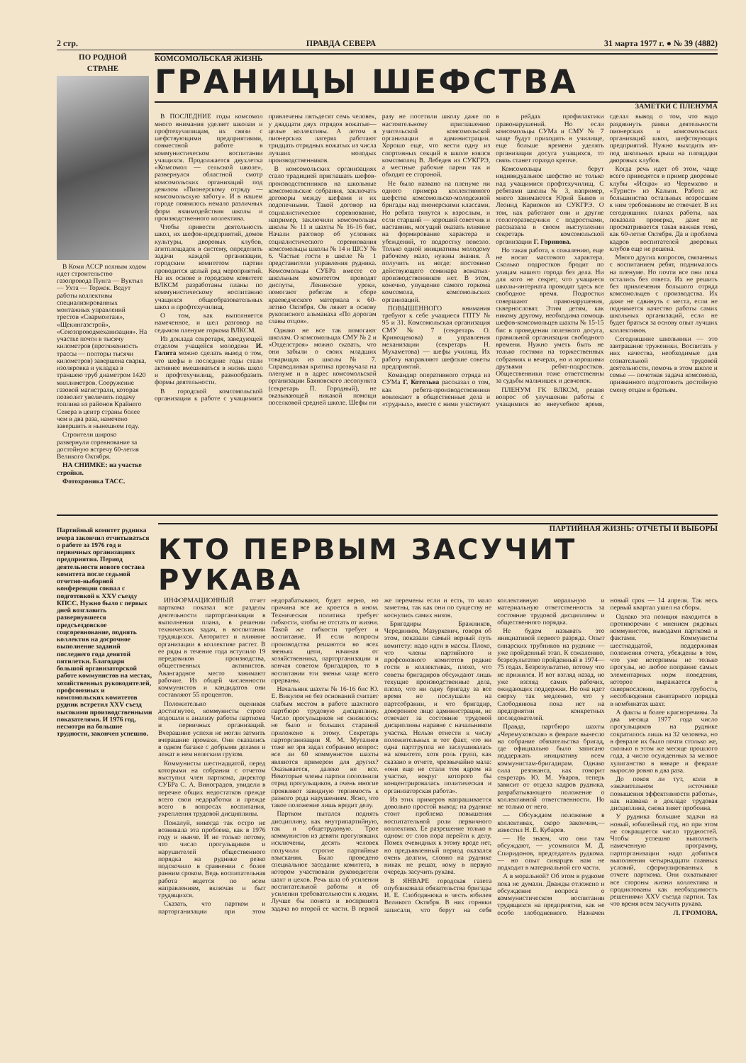2 стр. ПРАВДА СЕВЕРА 31 марта 1977 г. ● № 39 (4882)
ПО РОДНОЙ
СТРАНЕ
В Коми АССР полным ходом идет строительство газопровода Пунга — Вуктыл — Ухта — Торжок. Ведут работы коллективы специализированных монтажных управлений трестов «Свармонтаж», «Щекингазстрой», «Союзпроводмеханизация». На участке почти в тысячу километров (протяженность трассы — полторы тысячи километров) завершена сварка, изоляровка и укладка в траншею труб диаметром 1420 миллиметров. Сооружение газовой магистрали, которая позволит увеличить подачу топлива из районов Крайнего Севера в центр страны более чем в два раза, намечено завершить в нынешнем году.
Строители широко развернули соревнование за достойную встречу 60-летия Великого Октября.
НА СНИМКЕ: на участке стройки.
Фотохроника ТАСС.
КОМСОМОЛЬСКАЯ ЖИЗНЬ
ГРАНИЦЫ ШЕФСТВА
ЗАМЕТКИ С ПЛЕНУМА
В ПОСЛЕДНИЕ годы комсомол много внимания уделяет школам и профтехучилищам, их связи с шефствующими предприятиями, совместной работе в коммунистическом воспитании учащихся. Продолжается двухлетка «Комсомол — сельской школе», развернулся областной смотр комсомольских организаций под девизом «Пионерскому отряду — комсомольскую заботу». И в нашем городе появилось немало различных форм взаимодействия школы и производственного коллектива.
Чтобы привести деятельность школ, их шефов-предприятий, домов культуры, дворовых клубов, агитплощадок в систему, определить задачи каждой организации, городским комитетом партии проводится целый ряд мероприятий. На их основе в городском комитете ВЛКСМ разработаны планы по коммунистическому воспитанию учащихся общеобразовательных школ и профтехучилищ.
О том, как выполняется намеченное, и шел разговор на седьмом пленуме горкома ВЛКСМ.
Из доклада секретаря, заведующей отделом учащейся молодежи И. Галита можно сделать вывод о том, что шефы в последние годы стали активнее вмешиваться в жизнь школ и профтехучилищ, разнообразить формы деятельности.
В городской комсомольской организации к работе с учащимися привлечены пятьдесят семь человек, у двадцати двух отрядов вожатые—целые коллективы. А летом в пионерских лагерях работают тридцать отрядных вожатых из числа лучших молодых производственников.
В комсомольских организациях стало традицией приглашать шефов-производственников на школьные комсомольские собрания, заключать договоры между шефами и их подопечными. Такой договор на социалистическое соревнование, например, заключили комсомольцы школы № 11 и шахты № 16-16 бис. Начали разговор об условиях социалистического соревнования комсомольцы школы № 14 и ШСУ № 6. Частые гости в школе № 1 представители управления рудника. Комсомольцы СУБРа вместе со школьным комитетом проводят диспуты, Ленинские уроки, помогают ребятам в сборе краеведческого материала к 60-летию Октября. Он ляжет в основу рукописного альманаха «По дорогам славы отцов».
Однако не все так помогают школам. О комсомольцах СМУ № 2 и «Отделстроя» можно сказать, что они забыли о своих младших товарищах из школы № 7. Справедливая критика прозвучала на пленуме и в адрес комсомольской организации Баяновского лесопункта (секретарь П. Городный), не оказывающей никакой помощи поселковой средней школе. Шефы ни разу не посетили школу даже по настоятельному приглашению учительской комсомольской организации и администрации. Хорошо еще, что вести одну из спортивных секций в школе взялся комсомолец В. Лебедев из СУКГРЭ, а местные рабочие парни так и обходят ее стороной.
Не было названо на пленуме ни одного примера коллективного шефства комсомольско-молодежной бригады над пионерскими классами. Но ребята тянутся к взрослым, и если старший — хороший советчик и наставник, могущий оказать влияние на формирование характера и убеждений, то подростку повезло. Только одной инициативы молодому рабочему мало, нужны знания. А получить их негде: постоянно действующего семинара вожатых-производственников нет. В этом, конечно, упущение самого горкома комсомола, комсомольских организаций.
ПОВЫШЕННОГО внимания требуют к себе учащиеся ГПТУ № 95 и 31. Комсомольская организация СМУ № 7 (секретарь О. Кривощекова) и управления механизации (секретарь Н. Мухаметова) — шефы училищ. Их работу направляют шефские советы предприятий.
Командир оперативного отряда из СУМа Г. Котельва рассказал о том, как ребята-производственники вовлекают в общественные дела и «трудных», вместе с ними участвуют в рейдах профилактики правонарушений. Но если комсомольцы СУМа и СМУ № 7 чаще будут приходить в училище, еще больше времени уделять организации досуга учащихся, то связь станет гораздо крепче.
Комсомольцы берут индивидуальное шефство не только над учащимися профтехучилищ. С ребятами школы № 3, например, много занимаются Юрий Быков и Леонид Карионов из СУКГРЭ. О том, как работают они и другие геологоразведчики с подростками, рассказала в своем выступлении секретарь комсомольской организации Г. Горинова.
Но такая работа, к сожалению, еще не носит массового характера. Сколько подростков бродит по улицам нашего города без дела. Ни для кого не секрет, что учащиеся школы-интерната проводят здесь все свободное время. Подростки совершают правонарушения, сквернословят. Этим детям, как никому другому, необходима помощь шефов-комсомольцев шахты № 15-15 бис в проведении полезного досуга, правильной организации свободного времени. Нужно уметь быть не только гостями на торжественных собраниях и вечерах, но и хорошими друзьями ребят-подростков. Общественники тоже ответственны за судьбы мальчишек и девчонок.
ПЛЕНУМ ГК ВЛКСМ, решая вопрос об улучшении работы с учащимися во внеучебное время, сделал вывод о том, что надо раздвинуть рамки деятельности пионерских и комсомольских организаций школ, шефствующих предприятий. Нужно выходить из-под школьных крыш на площадки дворовых клубов.
Когда речь идет об этом, чаще всего приводятся в пример дворовые клубы «Искра» из Черемхово и «Турист» из Кальни. Работа же большинства остальных возросшим к ним требованиям не отвечает. В их сегодняшних планах работы, как показала проверка, даже не просматривается такая важная тема, как 60-летие Октября. Да и проблема кадров воспитателей дворовых клубов еще не решена.
Много других вопросов, связанных с воспитанием ребят, поднималось на пленуме. Но почти все они пока остались без ответа. Их не решить без привлечения большого отряда комсомольцев с производства. Их даже не сдвинуть с места, если не поднимется качество работы самих школьных организаций, если не будет браться за основу опыт лучших коллективов.
Сегодняшние школьники — это завтрашние труженики. Воспитать у них качества, необходимые для сознательной трудовой деятельности, помочь в этом школе и семье — почетная задача комсомола, призванного подготовить достойную смену отцам и братьям.
Партийный комитет рудника вчера закончил отчитываться о работе за 1976 год в первичных организациях предприятия. Период деятельности нового состава комитета после седьмой отчетно-выборной конференции совпал с подготовкой к XXV съезду КПСС. Нужно было с первых дней возглавить развернувшееся предсъездовское соцсоревнование, поднять коллектив на досрочное выполнение заданий последнего года девятой пятилетки. Благодаря большой организаторской работе коммунистов на местах, хозяйственных руководителей, профсоюзных и комсомольских комитетов рудник встретил XXV съезд высокими производственными показателями. И 1976 год, несмотря на большие трудности, закончен успешно.
ПАРТИЙНАЯ ЖИЗНЬ: ОТЧЕТЫ И ВЫБОРЫ
КТО ПЕРВЫМ ЗАСУЧИТ РУКАВА
ИНФОРМАЦИОННЫЙ отчет парткома показал все разделы деятельности парторганизации в выполнении плана, в решении технических задач, в воспитании трудящихся. Авторитет и влияние организации в коллективе растет. В ее ряды в течение года вступило 19 передовиков производства, общественных активистов. Авангардное место занимают рабочие. Из общей численности коммунистов и кандидатов они составляют 55 процентов.
Положительно оценивая достигнутое, коммунисты строго подошли к анализу работы парткома и первичных организаций. Вчерашние успехи не могли затмить вчерашние промахи. Они оказались в одном багаже с добрыми делами и лежат в нем нелегким грузом.
Коммунисты шестнадцатой, перед которыми на собрании с отчетом выступил член парткома, директор СУБРа С. А. Виноградов, увидели в перечне общих недостатков прежде всего свои недоработки и прежде всего в вопросах воспитания, укрепления трудовой дисциплины.
Пожалуй, никогда так остро не возникала эта проблема, как в 1976 году и нынче. И не только потому, что число прогульщиков и нарушителей общественного порядка на руднике резко подскочило в сравнении с более ранним сроком. Ведь воспитательная работа ведется по всем направлениям, включая и быт трудящихся.
Сказать, что партком и парторганизации при этом недорабатывают, будет верно, но причина все же кроется в ином. Техническая политика требует гибкости, чтобы не отстать от жизни. Такой же гибкости требует и воспитание. И если вопросы производства решаются во всех звеньях цепи, начиная от хозяйственника, парторганизации и кончая советом бригадиров, то в воспитании эти звенья чаще всего прерваны.
Начальник шахты № 16-16 бис Ю. Е. Викулов не без оснований считает слабым местом в работе шахтного партбюро трудовую дисциплину. Число прогульщиков не снизилось: не было и больших стараний приложено к этому. Секретарь парторганизации Я. М. Муталиев тоже не зря задал собранию вопрос: все ли 60 коммунистов шахты являются примером для других? Оказывается, далеко не все. Некоторые члены партии пополнили отряд прогульщиков, а очень многие проявляют завидную терпимость к разного рода нарушениям. Ясно, что такое положение лишь вредит делу.
Партком пытался поднять дисциплину, как внутрипартийную, так и общетрудовую. Трое коммунистов из девяти прогулявших исключены, десять человек получили строгие партийные взыскания. Было проведено специальное заседание комитета, в котором участвовали руководители шахт и цехов. Речь шла об усилении воспитательной работы и об усилении требовательности к людям. Лучше бы понята и воспринята задача во второй ее части. В первой же перемены если и есть, то мало заметны, так как они по существу не коснулись самих низов.
Бригадиры Бражников, Чередников, Мазуркевич, говоря об этом, показали самый верный путь комитету: надо идти в массы. Плохо, что члены партийного и профсоюзного комитетов редкие гости в коллективах, плохо, что советы бригадиров обсуждают лишь текущие производственные дела, плохо, что ни одну бригаду за все время не послушали на партсобрании, и что бригадир, доверенное лицо администрации, не отвечает за состояние трудовой дисциплины наравне с начальником участка. Нельзя отнести к числу положительных и тот факт, что ни одна партгруппа не заслушивалась на комитете, хотя роль групп, как сказано в отчете, чрезвычайно мала: «они еще не стали тем ядром на участке, вокруг которого бы концентрировалась политическая и организаторская работа».
Из этих примеров напрашивается довольно простой вывод: на руднике стоит проблема повышения воспитательной роли первичного коллектива. Ее разрешение только в одном: от слов пора перейти к делу. Помех очевидных к этому вроде нет, но предъявленный период оказался очень долгим, словно на руднике никак не решат, кому в первую очередь засучить рукава.
В ЯНВАРЕ городская газета опубликовала обязательства бригады И. Е. Слободянюка в честь юбилея Великого Октября. В них горняки записали, что берут на себя коллективную моральную и материальную ответственность за состояние трудовой дисциплины и общественного порядка.
Не будем называть это инициативой первого разряда. Опыт синарских трубников на руднике — уже пройденный этап. К сожалению, безрезультатно пройденный в 1974—75 годах. Безрезультатно, потому что не прижился. И вот взгляд назад, но уже взгляд самих рабочих, ожидающих поддержки. Но она идет сверху так медленно, что у Слободянюка пока нет на предприятии конкретных последователей.
Правда, партбюро шахты «Черемуховская» в феврале вынесло на собрание обязательства бригад, где официально было записано поддержать инициативу всем коммунистам-бригадирам. Однако сила резонанса, как говорит секретарь Ю. М. Уваров, теперь зависит от отдела кадров рудника, разрабатывающего положение о коллективной ответственности. Но не только от него.
— Обсуждаем положение в коллективах, скоро закончим,—известил Н. Е. Кубарев.
— Не знаем, что они там обсуждают, — усомнился М. Д. Спиридонов, председатель рудкома. — но опыт синарцев нам не подходит в материальной его части.
А в моральной? Об этом в рудкоме пока не думали. Дважды отложено и обсуждение вопроса о коммунистическом воспитании трудящихся на предприятии, как не особо злободневного. Назначен новый срок — 14 апреля. Так весь первый квартал ушел на сборы.
Однако эта позиция находится в противоречии с мнением рядовых коммунистов, выводами парткома и фактами. Коммунисты шестнадцатой, поддерживая положения отчета, убеждены в том, что уже нетерпимы не только прогулы, но любое попрание самых элементарных норм поведения, которое выражается в сквернословии, грубости, несоблюдении санитарного порядка в комбинатах шахт.
А факты и более красноречивы. За два месяца 1977 года число прогульщиков на руднике сократилось лишь на 32 человека, но в феврале их было почти столько же, сколько в этом же месяце прошлого года, а число осужденных за мелкое хулиганство в январе и феврале выросло ровно в два раза.
До покоя ли тут, коли в «значительном источнике повышения эффективности работы», как названа в докладе трудовая дисциплина, снова зияет пробоина.
У рудника большие задачи на новый, юбилейный год, но при этом не сокращается число трудностей. Чтобы успешно выполнить намеченную программу, парторганизации надо добиться выполнения четырнадцати главных условий, сформулированных в отчете парткома. Они охватывают все стороны жизни коллектива и продиктованы как необходимость решениями XXV съезда партии. Так что время всем засучить рукава.
Л. ГРОМОВА.